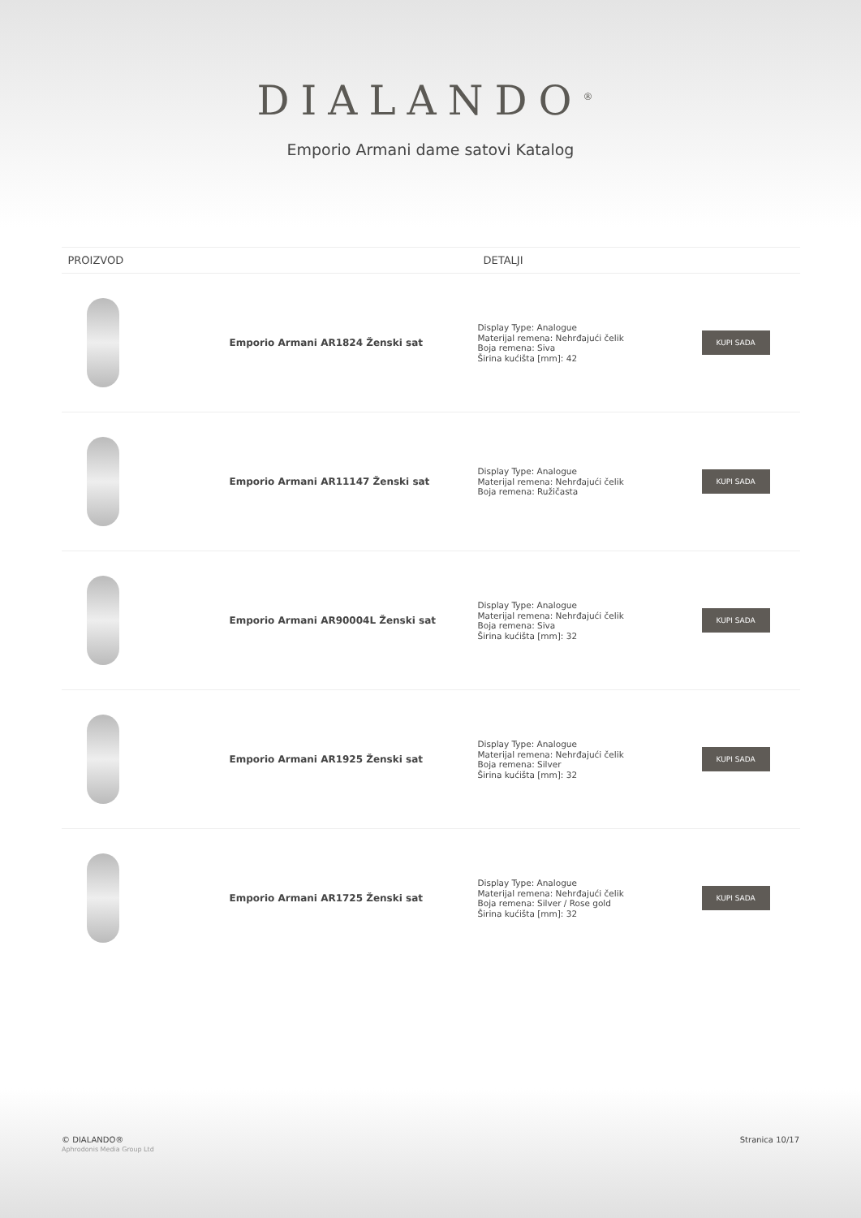DIALANDO<sup>®</sup>
Emporio Armani dame satovi Katalog
| PROIZVOD | | DETALJI | |
| --- | --- | --- | --- |
| | Emporio Armani AR1824 Ženski sat | Display Type: Analogue Materijal remena: Nehrđajući čelik Boja remena: Siva Širina kućišta [mm]: 42 | KUPI SADA |
| | Emporio Armani AR11147 Ženski sat | Display Type: Analogue Materijal remena: Nehrđajući čelik Boja remena: Ružičasta | KUPI SADA |
| | Emporio Armani AR90004L Ženski sat | Display Type: Analogue Materijal remena: Nehrđajući čelik Boja remena: Siva Širina kućišta [mm]: 32 | KUPI SADA |
| | Emporio Armani AR1925 Ženski sat | Display Type: Analogue Materijal remena: Nehrđajući čelik Boja remena: Silver Širina kućišta [mm]: 32 | KUPI SADA |
| | Emporio Armani AR1725 Ženski sat | Display Type: Analogue Materijal remena: Nehrđajući čelik Boja remena: Silver / Rose gold Širina kućišta [mm]: 32 | KUPI SADA |
© DIALANDO®
Aphrodonis Media Group Ltd
Stranica 10/17